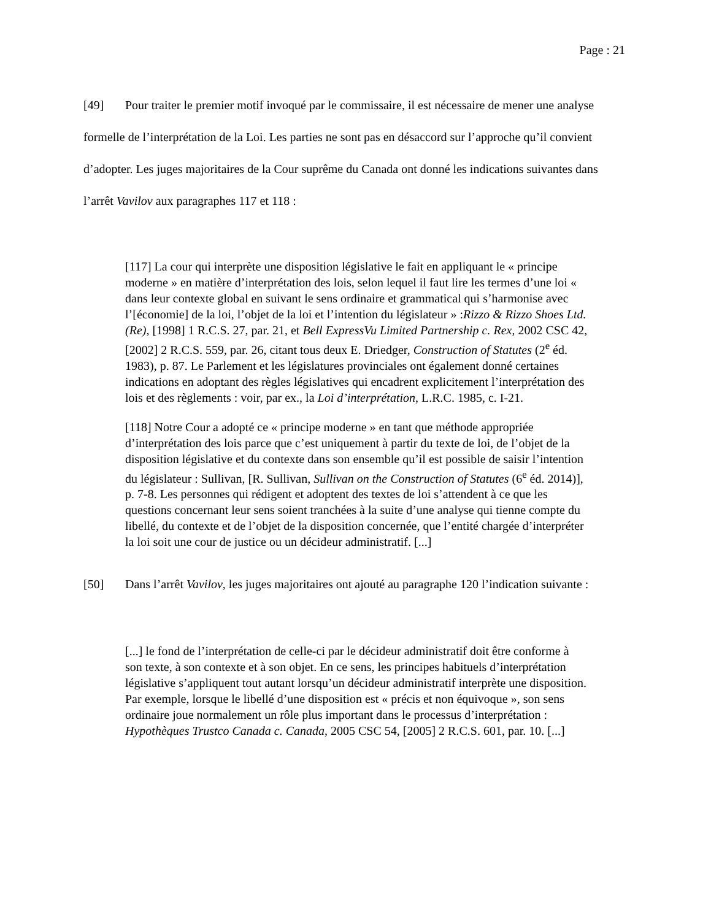Page : 21
[49] Pour traiter le premier motif invoqué par le commissaire, il est nécessaire de mener une analyse formelle de l’interprétation de la Loi. Les parties ne sont pas en désaccord sur l’approche qu’il convient d’adopter. Les juges majoritaires de la Cour suprême du Canada ont donné les indications suivantes dans l’arrêt Vavilov aux paragraphes 117 et 118 :
[117] La cour qui interprète une disposition législative le fait en appliquant le « principe moderne » en matière d’interprétation des lois, selon lequel il faut lire les termes d’une loi « dans leur contexte global en suivant le sens ordinaire et grammatical qui s’harmonise avec l’[économie] de la loi, l’objet de la loi et l’intention du législateur » :Rizzo & Rizzo Shoes Ltd. (Re), [1998] 1 R.C.S. 27, par. 21, et Bell ExpressVu Limited Partnership c. Rex, 2002 CSC 42, [2002] 2 R.C.S. 559, par. 26, citant tous deux E. Driedger, Construction of Statutes (2<sup>e</sup> éd. 1983), p. 87. Le Parlement et les législatures provinciales ont également donné certaines indications en adoptant des règles législatives qui encadrent explicitement l’interprétation des lois et des règlements : voir, par ex., la Loi d’interprétation, L.R.C. 1985, c. I-21.
[118] Notre Cour a adopté ce « principe moderne » en tant que méthode appropriée d’interprétation des lois parce que c’est uniquement à partir du texte de loi, de l’objet de la disposition législative et du contexte dans son ensemble qu’il est possible de saisir l’intention du législateur : Sullivan, [R. Sullivan, Sullivan on the Construction of Statutes (6<sup>e</sup> éd. 2014)], p. 7-8. Les personnes qui rédigent et adoptent des textes de loi s’attendent à ce que les questions concernant leur sens soient tranchées à la suite d’une analyse qui tienne compte du libellé, du contexte et de l’objet de la disposition concernée, que l’entité chargée d’interpréter la loi soit une cour de justice ou un décideur administratif. [...]
[50] Dans l’arrêt Vavilov, les juges majoritaires ont ajouté au paragraphe 120 l’indication suivante :
[...] le fond de l’interprétation de celle-ci par le décideur administratif doit être conforme à son texte, à son contexte et à son objet. En ce sens, les principes habituels d’interprétation législative s’appliquent tout autant lorsqu’un décideur administratif interprète une disposition. Par exemple, lorsque le libellé d’une disposition est « précis et non équivoque », son sens ordinaire joue normalement un rôle plus important dans le processus d’interprétation : Hypothèques Trustco Canada c. Canada, 2005 CSC 54, [2005] 2 R.C.S. 601, par. 10. [...]